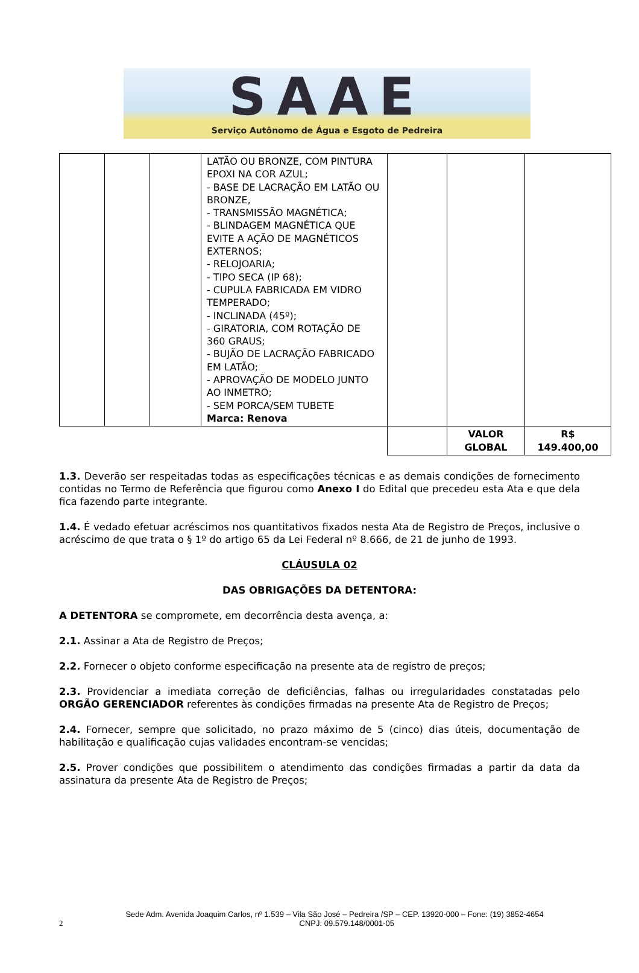SAAE
Serviço Autônomo de Água e Esgoto de Pedreira
| | | | LATÃO OU BRONZE, COM PINTURA EPOXI NA COR AZUL; - BASE DE LACRAÇÃO EM LATÃO OU BRONZE, - TRANSMISSÃO MAGNÉTICA; - BLINDAGEM MAGNÉTICA QUE EVITE A AÇÃO DE MAGNÉTICOS EXTERNOS; - RELOJOARIA; - TIPO SECA (IP 68); - CUPULA FABRICADA EM VIDRO TEMPERADO; - INCLINADA (45º); - GIRATORIA, COM ROTAÇÃO DE 360 GRAUS; - BUJÃO DE LACRAÇÃO FABRICADO EM LATÃO; - APROVAÇÃO DE MODELO JUNTO AO INMETRO; - SEM PORCA/SEM TUBETE Marca: Renova | | | |
| | | | | | VALOR GLOBAL | R$ 149.400,00 |
1.3. Deverão ser respeitadas todas as especificações técnicas e as demais condições de fornecimento contidas no Termo de Referência que figurou como Anexo I do Edital que precedeu esta Ata e que dela fica fazendo parte integrante.
1.4. É vedado efetuar acréscimos nos quantitativos fixados nesta Ata de Registro de Preços, inclusive o acréscimo de que trata o § 1º do artigo 65 da Lei Federal nº 8.666, de 21 de junho de 1993.
CLÁUSULA 02
DAS OBRIGAÇÕES DA DETENTORA:
A DETENTORA se compromete, em decorrência desta avença, a:
2.1. Assinar a Ata de Registro de Preços;
2.2. Fornecer o objeto conforme especificação na presente ata de registro de preços;
2.3. Providenciar a imediata correção de deficiências, falhas ou irregularidades constatadas pelo ORGÃO GERENCIADOR referentes às condições firmadas na presente Ata de Registro de Preços;
2.4. Fornecer, sempre que solicitado, no prazo máximo de 5 (cinco) dias úteis, documentação de habilitação e qualificação cujas validades encontram-se vencidas;
2.5. Prover condições que possibilitem o atendimento das condições firmadas a partir da data da assinatura da presente Ata de Registro de Preços;
Sede Adm. Avenida Joaquim Carlos, nº 1.539 – Vila São José – Pedreira /SP – CEP. 13920-000 – Fone: (19) 3852-4654
2 CNPJ: 09.579.148/0001-05